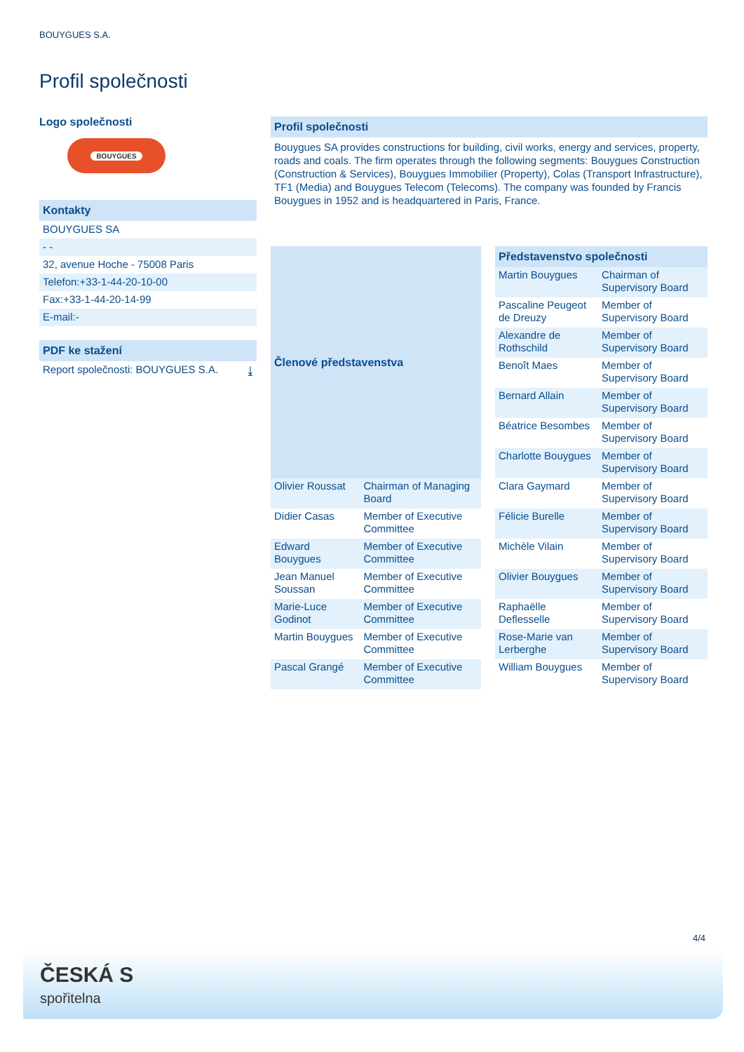BOUYGUES S.A.
Profil společnosti
Logo společnosti
BOUYGUES
Kontakty
BOUYGUES SA
- -
32, avenue Hoche - 75008 Paris
Telefon:+33-1-44-20-10-00
Fax:+33-1-44-20-14-99
E-mail:-
PDF ke stažení
Report společnosti: BOUYGUES S.A. ⤓
Profil společnosti
Bouygues SA provides constructions for building, civil works, energy and services, property, roads and coals. The firm operates through the following segments: Bouygues Construction (Construction & Services), Bouygues Immobilier (Property), Colas (Transport Infrastructure), TF1 (Media) and Bouygues Telecom (Telecoms). The company was founded by Francis Bouygues in 1952 and is headquartered in Paris, France.
| Členové představenstva | |
| --- | --- |
| Olivier Roussat | Chairman of Managing Board |
| Didier Casas | Member of Executive Committee |
| Edward Bouygues | Member of Executive Committee |
| Jean Manuel Soussan | Member of Executive Committee |
| Marie-Luce Godinot | Member of Executive Committee |
| Martin Bouygues | Member of Executive Committee |
| Pascal Grangé | Member of Executive Committee |
| Představenstvo společnosti | |
| --- | --- |
| Martin Bouygues | Chairman of Supervisory Board |
| Pascaline Peugeot de Dreuzy | Member of Supervisory Board |
| Alexandre de Rothschild | Member of Supervisory Board |
| Benoît Maes | Member of Supervisory Board |
| Bernard Allain | Member of Supervisory Board |
| Béatrice Besombes | Member of Supervisory Board |
| Charlotte Bouygues | Member of Supervisory Board |
| Clara Gaymard | Member of Supervisory Board |
| Félicie Burelle | Member of Supervisory Board |
| Michèle Vilain | Member of Supervisory Board |
| Olivier Bouygues | Member of Supervisory Board |
| Raphaëlle Deflesselle | Member of Supervisory Board |
| Rose-Marie van Lerberghe | Member of Supervisory Board |
| William Bouygues | Member of Supervisory Board |
4/4
ČESKÁ S
spořitelna